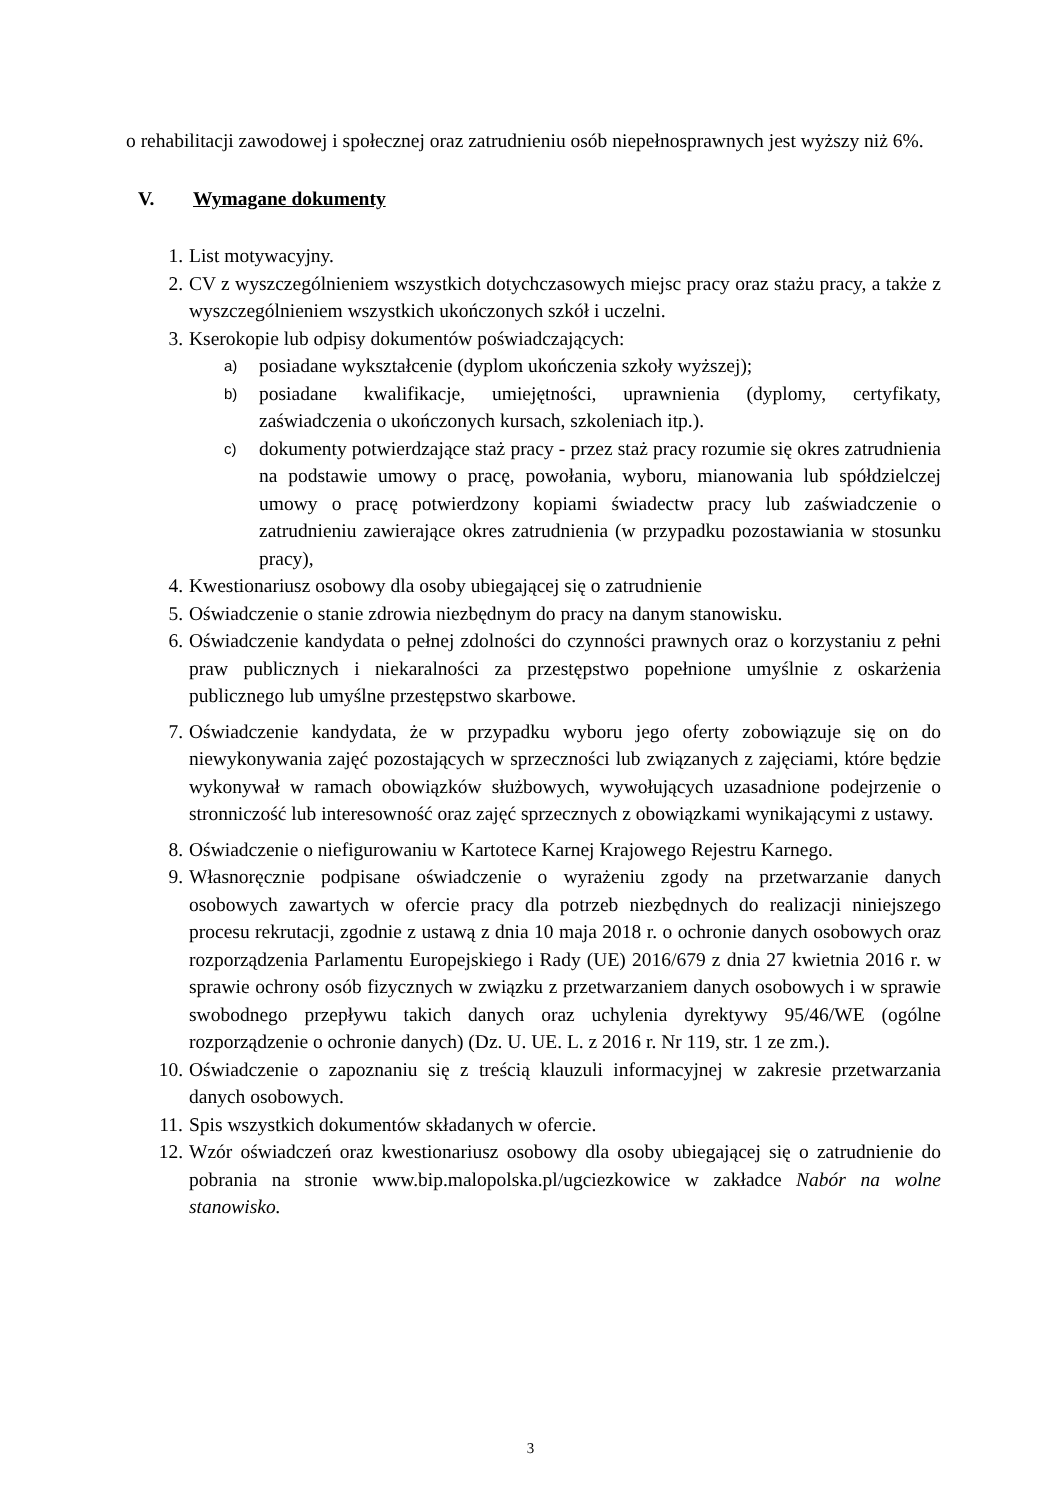o rehabilitacji zawodowej i społecznej oraz zatrudnieniu osób niepełnosprawnych jest wyższy niż 6%.
V. Wymagane dokumenty
1. List motywacyjny.
2. CV z wyszczególnieniem wszystkich dotychczasowych miejsc pracy oraz stażu pracy, a także z wyszczególnieniem wszystkich ukończonych szkół i uczelni.
3. Kserokopie lub odpisy dokumentów poświadczających:
a) posiadane wykształcenie (dyplom ukończenia szkoły wyższej);
b) posiadane kwalifikacje, umiejętności, uprawnienia (dyplomy, certyfikaty, zaświadczenia o ukończonych kursach, szkoleniach itp.).
c) dokumenty potwierdzające staż pracy - przez staż pracy rozumie się okres zatrudnienia na podstawie umowy o pracę, powołania, wyboru, mianowania lub spółdzielczej umowy o pracę potwierdzony kopiami świadectw pracy lub zaświadczenie o zatrudnieniu zawierające okres zatrudnienia (w przypadku pozostawiania w stosunku pracy),
4. Kwestionariusz osobowy dla osoby ubiegającej się o zatrudnienie
5. Oświadczenie o stanie zdrowia niezbędnym do pracy na danym stanowisku.
6. Oświadczenie kandydata o pełnej zdolności do czynności prawnych oraz o korzystaniu z pełni praw publicznych i niekaralności za przestępstwo popełnione umyślnie z oskarżenia publicznego lub umyślne przestępstwo skarbowe.
7. Oświadczenie kandydata, że w przypadku wyboru jego oferty zobowiązuje się on do niewykonywania zajęć pozostających w sprzeczności lub związanych z zajęciami, które będzie wykonywał w ramach obowiązków służbowych, wywołujących uzasadnione podejrzenie o stronniczość lub interesowność oraz zajęć sprzecznych z obowiązkami wynikającymi z ustawy.
8. Oświadczenie o niefigurowaniu w Kartotece Karnej Krajowego Rejestru Karnego.
9. Własnoręcznie podpisane oświadczenie o wyrażeniu zgody na przetwarzanie danych osobowych zawartych w ofercie pracy dla potrzeb niezbędnych do realizacji niniejszego procesu rekrutacji, zgodnie z ustawą z dnia 10 maja 2018 r. o ochronie danych osobowych oraz rozporządzenia Parlamentu Europejskiego i Rady (UE) 2016/679 z dnia 27 kwietnia 2016 r. w sprawie ochrony osób fizycznych w związku z przetwarzaniem danych osobowych i w sprawie swobodnego przepływu takich danych oraz uchylenia dyrektywy 95/46/WE (ogólne rozporządzenie o ochronie danych) (Dz. U. UE. L. z 2016 r. Nr 119, str. 1 ze zm.).
10. Oświadczenie o zapoznaniu się z treścią klauzuli informacyjnej w zakresie przetwarzania danych osobowych.
11. Spis wszystkich dokumentów składanych w ofercie.
12. Wzór oświadczeń oraz kwestionariusz osobowy dla osoby ubiegającej się o zatrudnienie do pobrania na stronie www.bip.malopolska.pl/ugciezkowice w zakładce Nabór na wolne stanowisko.
3